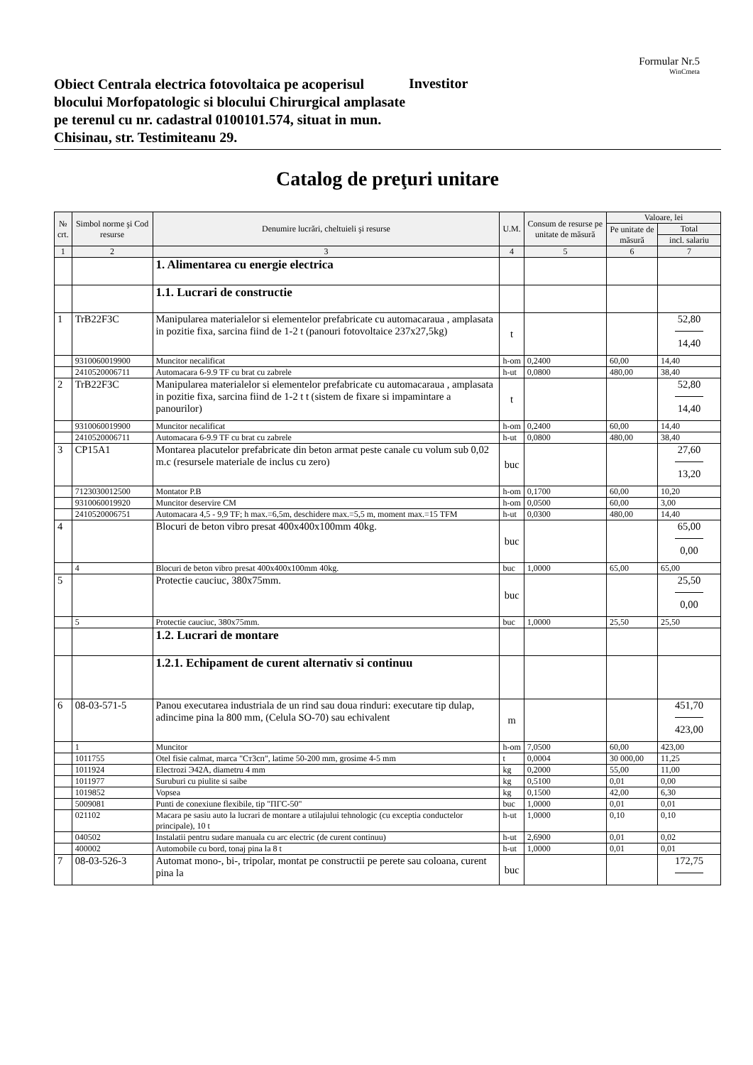Formular Nr.5
WinCmeta
Obiect Centrala electrica fotovoltaica pe acoperisul blocului Morfopatologic si blocului Chirurgical amplasate pe terenul cu nr. cadastral 0100101.574, situat in mun. Chisinau, str. Testimiteanu 29.
Investitor
Catalog de preţuri unitare
| № crt. | Simbol norme şi Cod resurse | Denumire lucrări, cheltuieli şi resurse | U.M. | Consum de resurse pe unitate de măsură | Valoare, lei | |
| --- | --- | --- | --- | --- | --- | --- |
| | | | | | Pe unitate de măsură | Total |
| | | | | | | incl. salariu |
| 1 | 2 | 3 | 4 | 5 | 6 | 7 |
| | | 1. Alimentarea cu energie electrica | | | | |
| | | 1.1. Lucrari de constructie | | | | |
| 1 | TrB22F3C | Manipularea materialelor si elementelor prefabricate cu automacaraua , amplasata in pozitie fixa, sarcina fiind de 1-2 t (panouri fotovoltaice 237x27,5kg) | t | | | 52,80 14,40 |
| | 9310060019900 | Muncitor necalificat | h-om | 0,2400 | 60,00 | 14,40 |
| | 2410520006711 | Automacara 6-9.9 TF cu brat cu zabrele | h-ut | 0,0800 | 480,00 | 38,40 |
| 2 | TrB22F3C | Manipularea materialelor si elementelor prefabricate cu automacaraua , amplasata in pozitie fixa, sarcina fiind de 1-2 t t (sistem de fixare si impamintare a panourilor) | t | | | 52,80 14,40 |
| | 9310060019900 | Muncitor necalificat | h-om | 0,2400 | 60,00 | 14,40 |
| | 2410520006711 | Automacara 6-9.9 TF cu brat cu zabrele | h-ut | 0,0800 | 480,00 | 38,40 |
| 3 | CP15A1 | Montarea placutelor prefabricate din beton armat peste canale cu volum sub 0,02 m.c (resursele materiale de inclus cu zero) | buc | | | 27,60 13,20 |
| | 7123030012500 | Montator P.B | h-om | 0,1700 | 60,00 | 10,20 |
| | 9310060019920 | Muncitor deservire CM | h-om | 0,0500 | 60,00 | 3,00 |
| | 2410520006751 | Automacara 4,5 - 9,9 TF; h max.=6,5m, deschidere max.=5,5 m, moment max.=15 TFM | h-ut | 0,0300 | 480,00 | 14,40 |
| 4 | | Blocuri de beton vibro presat 400x400x100mm 40kg. | buc | | | 65,00 0,00 |
| | 4 | Blocuri de beton vibro presat 400x400x100mm 40kg. | buc | 1,0000 | 65,00 | 65,00 |
| 5 | | Protectie cauciuc, 380x75mm. | buc | | | 25,50 0,00 |
| | 5 | Protectie cauciuc, 380x75mm. | buc | 1,0000 | 25,50 | 25,50 |
| | | 1.2. Lucrari de montare | | | | |
| | | 1.2.1. Echipament de curent alternativ si continuu | | | | |
| 6 | 08-03-571-5 | Panou executarea industriala de un rind sau doua rinduri: executare tip dulap, adincime pina la 800 mm, (Celula SO-70) sau echivalent | m | | | 451,70 423,00 |
| | 1 | Muncitor | h-om | 7,0500 | 60,00 | 423,00 |
| | 1011755 | Otel fisie calmat, marca "Ст3сп", latime 50-200 mm, grosime 4-5 mm | t | 0,0004 | 30 000,00 | 11,25 |
| | 1011924 | Electrozi Э42А, diametru 4 mm | kg | 0,2000 | 55,00 | 11,00 |
| | 1011977 | Suruburi cu piulite si saibe | kg | 0,5100 | 0,01 | 0,00 |
| | 1019852 | Vopsea | kg | 0,1500 | 42,00 | 6,30 |
| | 5009081 | Punti de conexiune flexibile, tip "ПГС-50" | buc | 1,0000 | 0,01 | 0,01 |
| | 021102 | Macara pe sasiu auto la lucrari de montare a utilajului tehnologic (cu exceptia conductelor principale), 10 t | h-ut | 1,0000 | 0,10 | 0,10 |
| | 040502 | Instalatii pentru sudare manuala cu arc electric (de curent continuu) | h-ut | 2,6900 | 0,01 | 0,02 |
| | 400002 | Automobile cu bord, tonaj pina la 8 t | h-ut | 1,0000 | 0,01 | 0,01 |
| 7 | 08-03-526-3 | Automat mono-, bi-, tripolar, montat pe constructii pe perete sau coloana, curent pina la | buc | | | 172,75 |